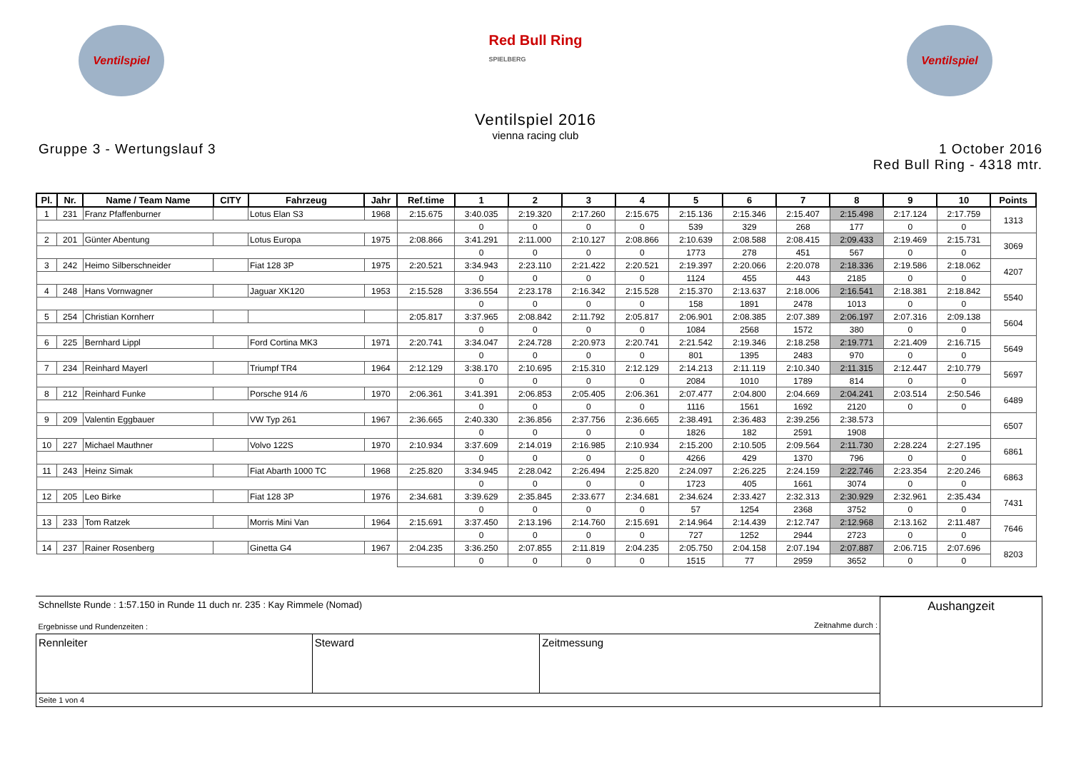Ventilspiel
Red Bull Ring
SPIELBERG
Ventilspiel
Ventilspiel 2016
vienna racing club
Gruppe 3 - Wertungslauf 3 1 October 2016
Red Bull Ring - 4318 mtr.
| Pl. | Nr. | Name / Team Name | CITY | Fahrzeug | Jahr | Ref.time | 1 | 2 | 3 | 4 | 5 | 6 | 7 | 8 | 9 | 10 | Points |
| --- | --- | --- | --- | --- | --- | --- | --- | --- | --- | --- | --- | --- | --- | --- | --- | --- | --- |
| 1 | 231 | Franz Pfaffenburner | | Lotus Elan S3 | 1968 | 2:15.675 | 3:40.035 | 2:19.320 | 2:17.260 | 2:15.675 | 2:15.136 | 2:15.346 | 2:15.407 | 2:15.498 | 2:17.124 | 2:17.759 | 1313 |
| | | | | | | | 0 | 0 | 0 | 0 | 539 | 329 | 268 | 177 | 0 | 0 | |
| 2 | 201 | Günter Abentung | | Lotus Europa | 1975 | 2:08.866 | 3:41.291 | 2:11.000 | 2:10.127 | 2:08.866 | 2:10.639 | 2:08.588 | 2:08.415 | 2:09.433 | 2:19.469 | 2:15.731 | 3069 |
| | | | | | | | 0 | 0 | 0 | 0 | 1773 | 278 | 451 | 567 | 0 | 0 | |
| 3 | 242 | Heimo Silberschneider | | Fiat 128 3P | 1975 | 2:20.521 | 3:34.943 | 2:23.110 | 2:21.422 | 2:20.521 | 2:19.397 | 2:20.066 | 2:20.078 | 2:18.336 | 2:19.586 | 2:18.062 | 4207 |
| | | | | | | | 0 | 0 | 0 | 0 | 1124 | 455 | 443 | 2185 | 0 | 0 | |
| 4 | 248 | Hans Vornwagner | | Jaguar XK120 | 1953 | 2:15.528 | 3:36.554 | 2:23.178 | 2:16.342 | 2:15.528 | 2:15.370 | 2:13.637 | 2:18.006 | 2:16.541 | 2:18.381 | 2:18.842 | 5540 |
| | | | | | | | 0 | 0 | 0 | 0 | 158 | 1891 | 2478 | 1013 | 0 | 0 | |
| 5 | 254 | Christian Kornherr | | | | 2:05.817 | 3:37.965 | 2:08.842 | 2:11.792 | 2:05.817 | 2:06.901 | 2:08.385 | 2:07.389 | 2:06.197 | 2:07.316 | 2:09.138 | 5604 |
| | | | | | | | 0 | 0 | 0 | 0 | 1084 | 2568 | 1572 | 380 | 0 | 0 | |
| 6 | 225 | Bernhard Lippl | | Ford Cortina MK3 | 1971 | 2:20.741 | 3:34.047 | 2:24.728 | 2:20.973 | 2:20.741 | 2:21.542 | 2:19.346 | 2:18.258 | 2:19.771 | 2:21.409 | 2:16.715 | 5649 |
| | | | | | | | 0 | 0 | 0 | 0 | 801 | 1395 | 2483 | 970 | 0 | 0 | |
| 7 | 234 | Reinhard Mayerl | | Triumpf TR4 | 1964 | 2:12.129 | 3:38.170 | 2:10.695 | 2:15.310 | 2:12.129 | 2:14.213 | 2:11.119 | 2:10.340 | 2:11.315 | 2:12.447 | 2:10.779 | 5697 |
| | | | | | | | 0 | 0 | 0 | 0 | 2084 | 1010 | 1789 | 814 | 0 | 0 | |
| 8 | 212 | Reinhard Funke | | Porsche 914 /6 | 1970 | 2:06.361 | 3:41.391 | 2:06.853 | 2:05.405 | 2:06.361 | 2:07.477 | 2:04.800 | 2:04.669 | 2:04.241 | 2:03.514 | 2:50.546 | 6489 |
| | | | | | | | 0 | 0 | 0 | 0 | 1116 | 1561 | 1692 | 2120 | 0 | 0 | |
| 9 | 209 | Valentin Eggbauer | | VW Typ 261 | 1967 | 2:36.665 | 2:40.330 | 2:36.856 | 2:37.756 | 2:36.665 | 2:38.491 | 2:36.483 | 2:39.256 | 2:38.573 | | | 6507 |
| | | | | | | | 0 | 0 | 0 | 0 | 1826 | 182 | 2591 | 1908 | | | |
| 10 | 227 | Michael Mauthner | | Volvo 122S | 1970 | 2:10.934 | 3:37.609 | 2:14.019 | 2:16.985 | 2:10.934 | 2:15.200 | 2:10.505 | 2:09.564 | 2:11.730 | 2:28.224 | 2:27.195 | 6861 |
| | | | | | | | 0 | 0 | 0 | 0 | 4266 | 429 | 1370 | 796 | 0 | 0 | |
| 11 | 243 | Heinz Simak | | Fiat Abarth 1000 TC | 1968 | 2:25.820 | 3:34.945 | 2:28.042 | 2:26.494 | 2:25.820 | 2:24.097 | 2:26.225 | 2:24.159 | 2:22.746 | 2:23.354 | 2:20.246 | 6863 |
| | | | | | | | 0 | 0 | 0 | 0 | 1723 | 405 | 1661 | 3074 | 0 | 0 | |
| 12 | 205 | Leo Birke | | Fiat 128 3P | 1976 | 2:34.681 | 3:39.629 | 2:35.845 | 2:33.677 | 2:34.681 | 2:34.624 | 2:33.427 | 2:32.313 | 2:30.929 | 2:32.961 | 2:35.434 | 7431 |
| | | | | | | | 0 | 0 | 0 | 0 | 57 | 1254 | 2368 | 3752 | 0 | 0 | |
| 13 | 233 | Tom Ratzek | | Morris Mini Van | 1964 | 2:15.691 | 3:37.450 | 2:13.196 | 2:14.760 | 2:15.691 | 2:14.964 | 2:14.439 | 2:12.747 | 2:12.968 | 2:13.162 | 2:11.487 | 7646 |
| | | | | | | | 0 | 0 | 0 | 0 | 727 | 1252 | 2944 | 2723 | 0 | 0 | |
| 14 | 237 | Rainer Rosenberg | | Ginetta G4 | 1967 | 2:04.235 | 3:36.250 | 2:07.855 | 2:11.819 | 2:04.235 | 2:05.750 | 2:04.158 | 2:07.194 | 2:07.887 | 2:06.715 | 2:07.696 | 8203 |
| | | | | | | | 0 | 0 | 0 | 0 | 1515 | 77 | 2959 | 3652 | 0 | 0 | |
| Schnellste Runde : 1:57.150 in Runde 11 duch nr. 235 : Kay Rimmele (Nomad) Ergebnisse und Rundenzeiten : Zeitnahme durch : | | | Aushangzeit |
| Rennleiter | Steward | Zeitmessung | |
| Seite 1 von 4 | | | |